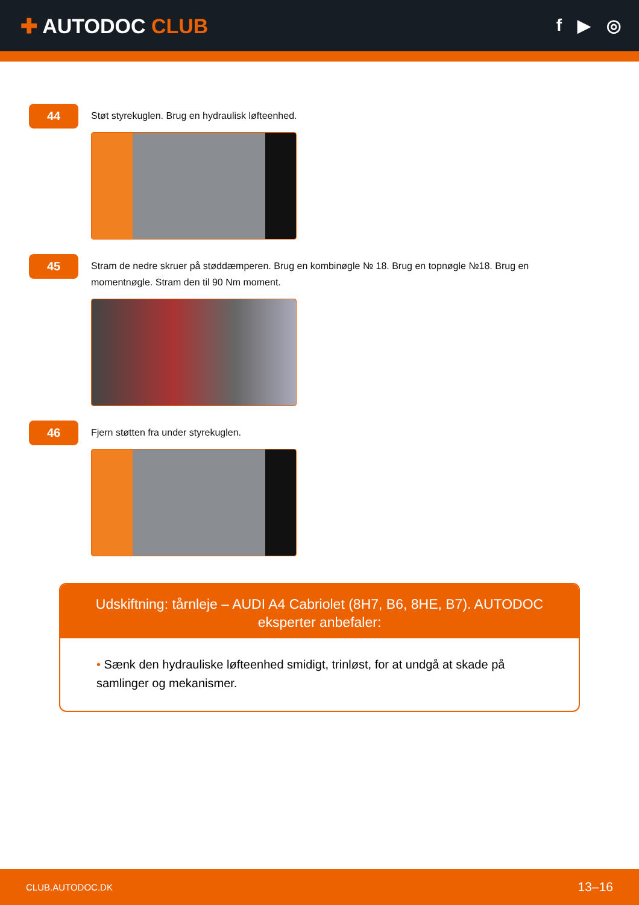✚ AUTODOC CLUB
f ▶ ◎
44
Støt styrekuglen. Brug en hydraulisk løfteenhed.
45
Stram de nedre skruer på støddæmperen. Brug en kombinøgle № 18. Brug en topnøgle №18. Brug en momentnøgle. Stram den til 90 Nm moment.
46
Fjern støtten fra under styrekuglen.
Udskiftning: tårnleje – AUDI A4 Cabriolet (8H7, B6, 8HE, B7). AUTODOC eksperter anbefaler:
• Sænk den hydrauliske løfteenhed smidigt, trinløst, for at undgå at skade på samlinger og mekanismer.
CLUB.AUTODOC.DK 13–16